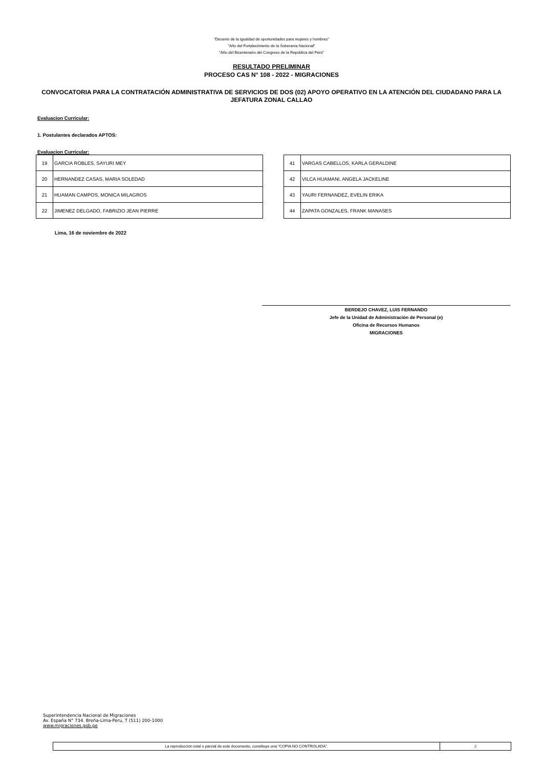"Decenio de la igualdad de oportunidades para mujeres y hombres"
"Año del Fortalecimiento de la Soberanía Nacional"
"Año del Bicentenario del Congreso de la República del Perú"
RESULTADO PRELIMINAR
PROCESO CAS N° 108 - 2022 - MIGRACIONES
CONVOCATORIA PARA LA CONTRATACIÓN ADMINISTRATIVA DE SERVICIOS DE DOS (02) APOYO OPERATIVO EN LA ATENCIÓN DEL CIUDADANO PARA LA JEFATURA ZONAL CALLAO
Evaluacion Curricular:
1. Postulantes declarados APTOS:
Evaluacion Curricular:
| 19 | GARCIA ROBLES, SAYURI MEY |
| 20 | HERNANDEZ CASAS, MARIA SOLEDAD |
| 21 | HUAMAN CAMPOS, MONICA MILAGROS |
| 22 | JIMENEZ DELGADO, FABRIZIO JEAN PIERRE |
| 41 | VARGAS CABELLOS, KARLA GERALDINE |
| 42 | VILCA HUAMANI, ANGELA JACKELINE |
| 43 | YAURI FERNANDEZ, EVELIN ERIKA |
| 44 | ZAPATA GONZALES, FRANK MANASES |
Lima, 16 de noviembre de 2022
BERDEJO CHAVEZ, LUIS FERNANDO
Jefe de la Unidad de Administración de Personal (e)
Oficina de Recursos Humanos
MIGRACIONES
Superintendencia Nacional de Migraciones
Av. España N° 734. Breña-Lima-Peru, T (511) 200-1000
www.migraciones.gob.pe
La reproducción total o parcial de este documento, constituye una “COPIA NO CONTROLADA”.
2